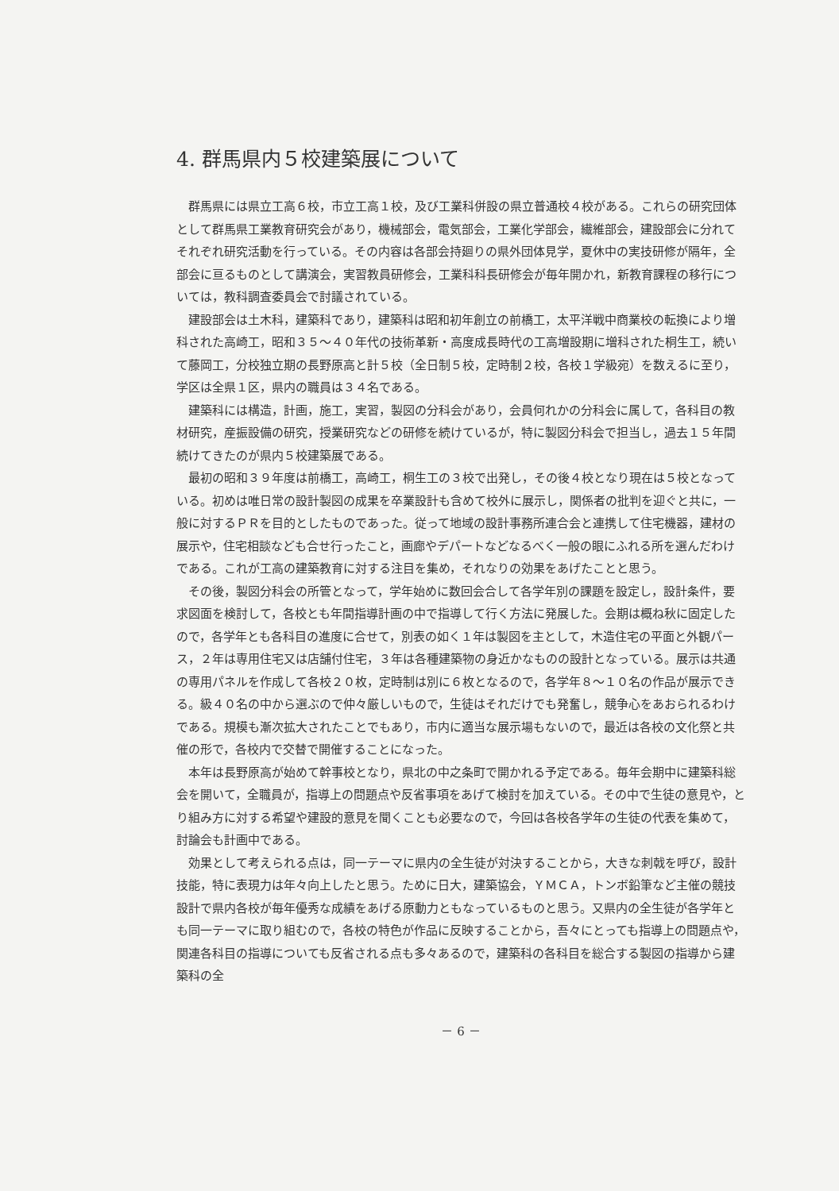4. 群馬県内５校建築展について
群馬県には県立工高６校，市立工高１校，及び工業科併設の県立普通校４校がある。これらの研究団体として群馬県工業教育研究会があり，機械部会，電気部会，工業化学部会，繊維部会，建設部会に分れてそれぞれ研究活動を行っている。その内容は各部会持廻りの県外団体見学，夏休中の実技研修が隔年，全部会に亘るものとして講演会，実習教員研修会，工業科科長研修会が毎年開かれ，新教育課程の移行については，教科調査委員会で討議されている。
建設部会は土木科，建築科であり，建築科は昭和初年創立の前橋工，太平洋戦中商業校の転換により増科された高崎工，昭和３５～４０年代の技術革新・高度成長時代の工高増設期に増科された桐生工，続いて藤岡工，分校独立期の長野原高と計５校（全日制５校，定時制２校，各校１学級宛）を数えるに至り，学区は全県１区，県内の職員は３４名である。
建築科には構造，計画，施工，実習，製図の分科会があり，会員何れかの分科会に属して，各科目の教材研究，産振設備の研究，授業研究などの研修を続けているが，特に製図分科会で担当し，過去１５年間続けてきたのが県内５校建築展である。
最初の昭和３９年度は前橋工，高崎工，桐生工の３校で出発し，その後４校となり現在は５校となっている。初めは唯日常の設計製図の成果を卒業設計も含めて校外に展示し，関係者の批判を迎ぐと共に，一般に対するＰＲを目的としたものであった。従って地域の設計事務所連合会と連携して住宅機器，建材の展示や，住宅相談なども合せ行ったこと，画廊やデパートなどなるべく一般の眼にふれる所を選んだわけである。これが工高の建築教育に対する注目を集め，それなりの効果をあげたことと思う。
その後，製図分科会の所管となって，学年始めに数回会合して各学年別の課題を設定し，設計条件，要求図面を検討して，各校とも年間指導計画の中で指導して行く方法に発展した。会期は概ね秋に固定したので，各学年とも各科目の進度に合せて，別表の如く１年は製図を主として，木造住宅の平面と外観パース，２年は専用住宅又は店舗付住宅，３年は各種建築物の身近かなものの設計となっている。展示は共通の専用パネルを作成して各校２０枚，定時制は別に６枚となるので，各学年８～１０名の作品が展示できる。級４０名の中から選ぶので仲々厳しいもので，生徒はそれだけでも発奮し，競争心をあおられるわけである。規模も漸次拡大されたことでもあり，市内に適当な展示場もないので，最近は各校の文化祭と共催の形で，各校内で交替で開催することになった。
本年は長野原高が始めて幹事校となり，県北の中之条町で開かれる予定である。毎年会期中に建築科総会を開いて，全職員が，指導上の問題点や反省事項をあげて検討を加えている。その中で生徒の意見や，とり組み方に対する希望や建設的意見を聞くことも必要なので，今回は各校各学年の生徒の代表を集めて，討論会も計画中である。
効果として考えられる点は，同一テーマに県内の全生徒が対決することから，大きな刺戟を呼び，設計技能，特に表現力は年々向上したと思う。ために日大，建築協会，ＹＭＣＡ，トンボ鉛筆など主催の競技設計で県内各校が毎年優秀な成績をあげる原動力ともなっているものと思う。又県内の全生徒が各学年とも同一テーマに取り組むので，各校の特色が作品に反映することから，吾々にとっても指導上の問題点や，関連各科目の指導についても反省される点も多々あるので，建築科の各科目を総合する製図の指導から建築科の全
－ 6 －